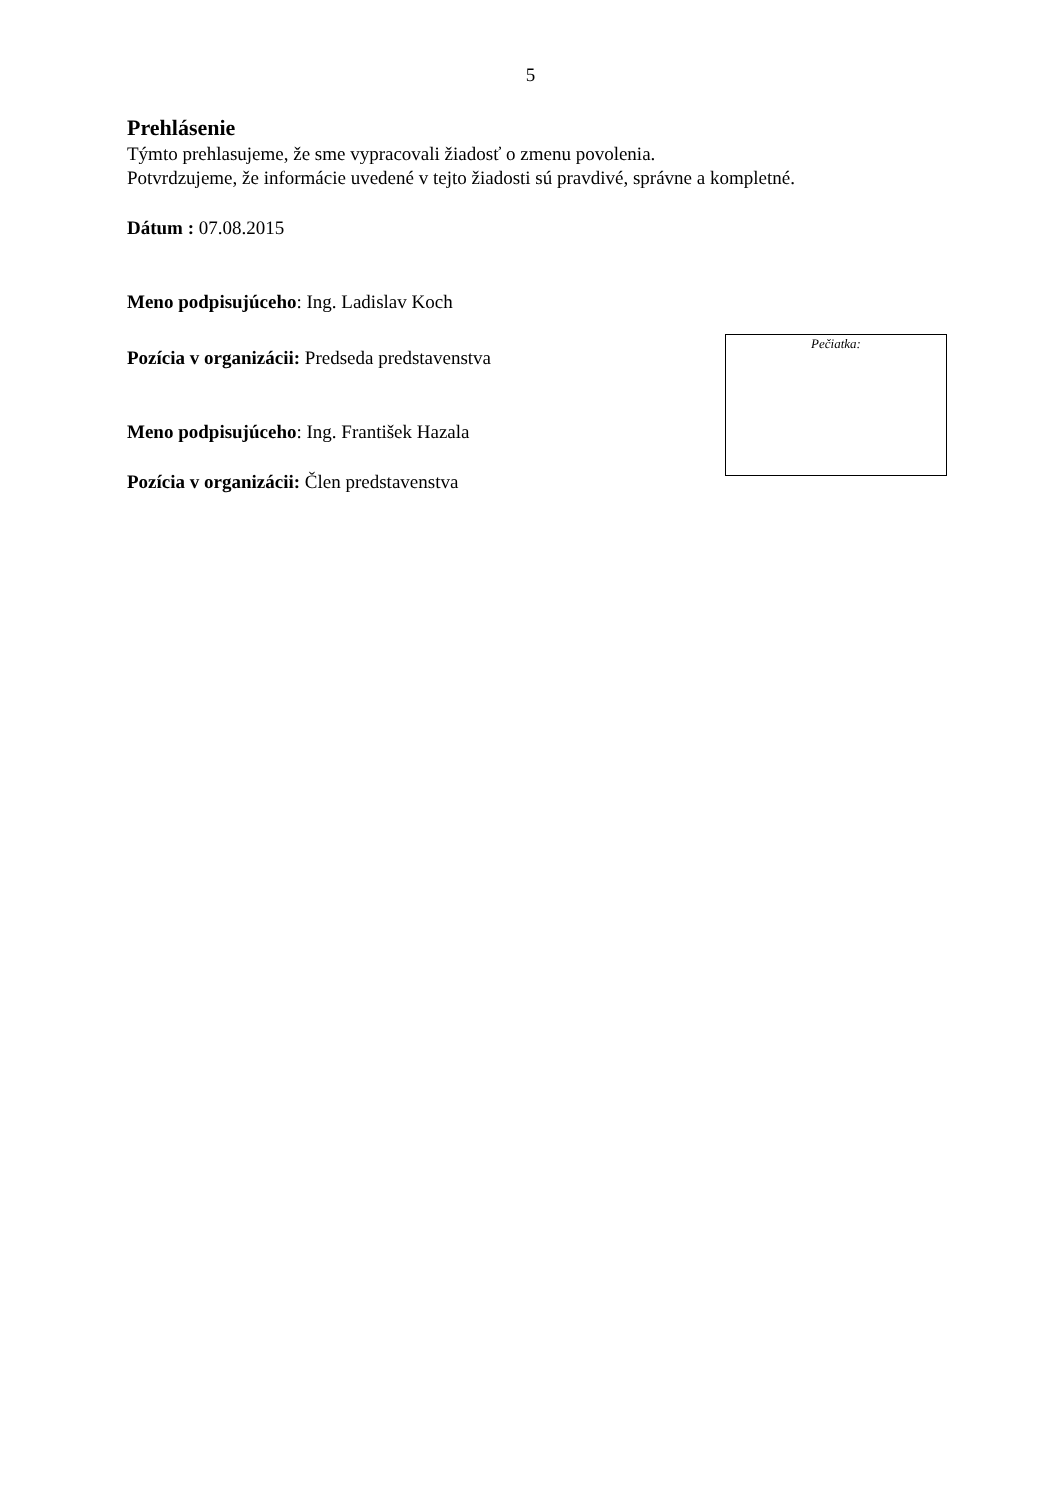5
Prehlásenie
Týmto prehlasujeme, že sme vypracovali žiadosť o zmenu povolenia.
Potvrdzujeme, že informácie uvedené v tejto žiadosti sú pravdivé, správne a kompletné.
Dátum : 07.08.2015
Meno podpisujúceho: Ing. Ladislav Koch
Pozícia v organizácii: Predseda predstavenstva
Meno podpisujúceho: Ing. František Hazala
Pozícia v organizácii: Člen predstavenstva
Pečiatka: